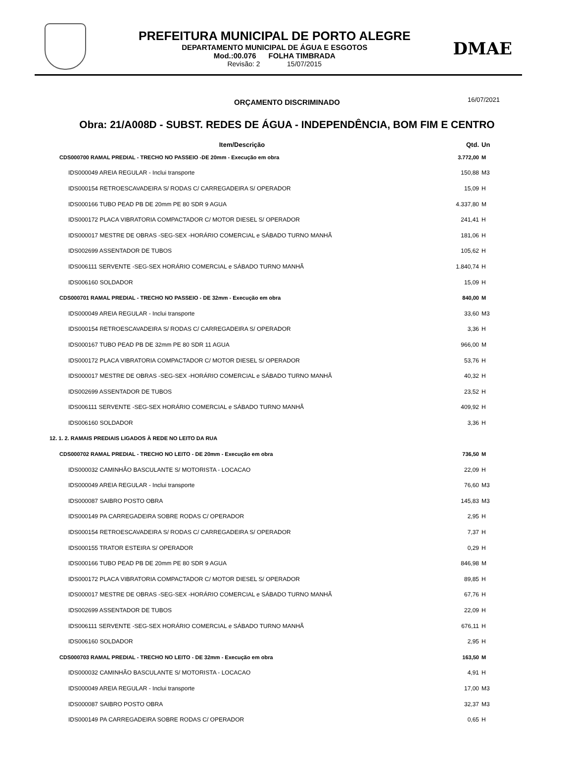PREFEITURA MUNICIPAL DE PORTO ALEGRE
DEPARTAMENTO MUNICIPAL DE ÁGUA E ESGOTOS
Mod.:00.076 FOLHA TIMBRADA
Revisão: 2 15/07/2015
DMAE
ORÇAMENTO DISCRIMINADO 16/07/2021
Obra: 21/A008D - SUBST. REDES DE ÁGUA - INDEPENDÊNCIA, BOM FIM E CENTRO
| Item/Descrição | Qtd. | Un |
| --- | --- | --- |
| CDS000700 RAMAL PREDIAL - TRECHO NO PASSEIO -DE 20mm - Execução em obra | 3.772,00 | M |
| IDS000049 AREIA REGULAR - Inclui transporte | 150,88 | M3 |
| IDS000154 RETROESCAVADEIRA S/ RODAS C/ CARREGADEIRA S/ OPERADOR | 15,09 | H |
| IDS000166 TUBO PEAD PB DE 20mm PE 80 SDR 9 AGUA | 4.337,80 | M |
| IDS000172 PLACA VIBRATORIA COMPACTADOR C/ MOTOR DIESEL S/ OPERADOR | 241,41 | H |
| IDS000017 MESTRE DE OBRAS -SEG-SEX -HORÁRIO COMERCIAL e SÁBADO TURNO MANHÃ | 181,06 | H |
| IDS002699 ASSENTADOR DE TUBOS | 105,62 | H |
| IDS006111 SERVENTE -SEG-SEX HORÁRIO COMERCIAL e SÁBADO TURNO MANHÃ | 1.840,74 | H |
| IDS006160 SOLDADOR | 15,09 | H |
| CDS000701 RAMAL PREDIAL - TRECHO NO PASSEIO - DE 32mm - Execução em obra | 840,00 | M |
| IDS000049 AREIA REGULAR - Inclui transporte | 33,60 | M3 |
| IDS000154 RETROESCAVADEIRA S/ RODAS C/ CARREGADEIRA S/ OPERADOR | 3,36 | H |
| IDS000167 TUBO PEAD PB DE 32mm PE 80 SDR 11 AGUA | 966,00 | M |
| IDS000172 PLACA VIBRATORIA COMPACTADOR C/ MOTOR DIESEL S/ OPERADOR | 53,76 | H |
| IDS000017 MESTRE DE OBRAS -SEG-SEX -HORÁRIO COMERCIAL e SÁBADO TURNO MANHÃ | 40,32 | H |
| IDS002699 ASSENTADOR DE TUBOS | 23,52 | H |
| IDS006111 SERVENTE -SEG-SEX HORÁRIO COMERCIAL e SÁBADO TURNO MANHÃ | 409,92 | H |
| IDS006160 SOLDADOR | 3,36 | H |
| 12. 1. 2. RAMAIS PREDIAIS LIGADOS À REDE NO LEITO DA RUA | | |
| CDS000702 RAMAL PREDIAL - TRECHO NO LEITO - DE 20mm - Execução em obra | 736,50 | M |
| IDS000032 CAMINHÃO BASCULANTE S/ MOTORISTA - LOCACAO | 22,09 | H |
| IDS000049 AREIA REGULAR - Inclui transporte | 76,60 | M3 |
| IDS000087 SAIBRO POSTO OBRA | 145,83 | M3 |
| IDS000149 PA CARREGADEIRA SOBRE RODAS C/ OPERADOR | 2,95 | H |
| IDS000154 RETROESCAVADEIRA S/ RODAS C/ CARREGADEIRA S/ OPERADOR | 7,37 | H |
| IDS000155 TRATOR ESTEIRA S/ OPERADOR | 0,29 | H |
| IDS000166 TUBO PEAD PB DE 20mm PE 80 SDR 9 AGUA | 846,98 | M |
| IDS000172 PLACA VIBRATORIA COMPACTADOR C/ MOTOR DIESEL S/ OPERADOR | 89,85 | H |
| IDS000017 MESTRE DE OBRAS -SEG-SEX -HORÁRIO COMERCIAL e SÁBADO TURNO MANHÃ | 67,76 | H |
| IDS002699 ASSENTADOR DE TUBOS | 22,09 | H |
| IDS006111 SERVENTE -SEG-SEX HORÁRIO COMERCIAL e SÁBADO TURNO MANHÃ | 676,11 | H |
| IDS006160 SOLDADOR | 2,95 | H |
| CDS000703 RAMAL PREDIAL - TRECHO NO LEITO - DE 32mm - Execução em obra | 163,50 | M |
| IDS000032 CAMINHÃO BASCULANTE S/ MOTORISTA - LOCACAO | 4,91 | H |
| IDS000049 AREIA REGULAR - Inclui transporte | 17,00 | M3 |
| IDS000087 SAIBRO POSTO OBRA | 32,37 | M3 |
| IDS000149 PA CARREGADEIRA SOBRE RODAS C/ OPERADOR | 0,65 | H |